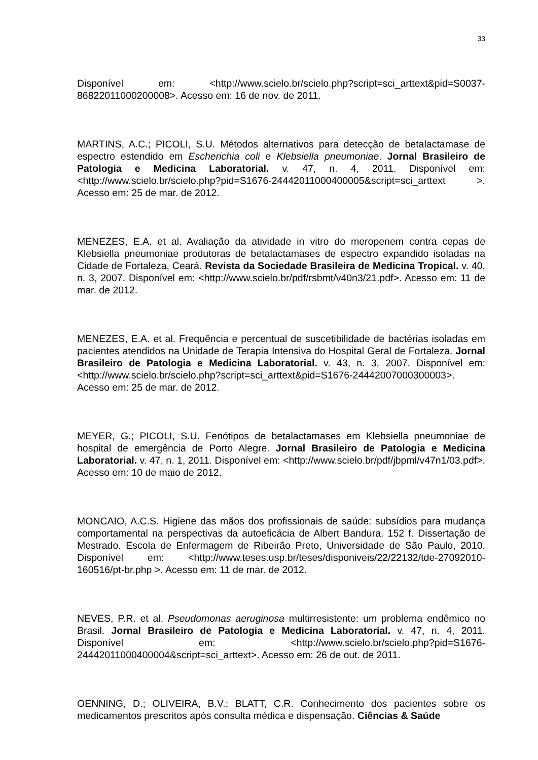33
Disponível em: <http://www.scielo.br/scielo.php?script=sci_arttext&pid=S0037-86822011000200008>. Acesso em: 16 de nov. de 2011.
MARTINS, A.C.; PICOLI, S.U. Métodos alternativos para detecção de betalactamase de espectro estendido em Escherichia coli e Klebsiella pneumoniae. Jornal Brasileiro de Patologia e Medicina Laboratorial. v. 47, n. 4, 2011. Disponível em: <http://www.scielo.br/scielo.php?pid=S1676-24442011000400005&script=sci_arttext >. Acesso em: 25 de mar. de 2012.
MENEZES, E.A. et al. Avaliação da atividade in vitro do meropenem contra cepas de Klebsiella pneumoniae produtoras de betalactamases de espectro expandido isoladas na Cidade de Fortaleza, Ceará. Revista da Sociedade Brasileira de Medicina Tropical. v. 40, n. 3, 2007. Disponível em: <http://www.scielo.br/pdf/rsbmt/v40n3/21.pdf>. Acesso em: 11 de mar. de 2012.
MENEZES, E.A. et al. Frequência e percentual de suscetibilidade de bactérias isoladas em pacientes atendidos na Unidade de Terapia Intensiva do Hospital Geral de Fortaleza. Jornal Brasileiro de Patologia e Medicina Laboratorial. v. 43, n. 3, 2007. Disponível em: <http://www.scielo.br/scielo.php?script=sci_arttext&pid=S1676-24442007000300003>. Acesso em: 25 de mar. de 2012.
MEYER, G.; PICOLI, S.U. Fenótipos de betalactamases em Klebsiella pneumoniae de hospital de emergência de Porto Alegre. Jornal Brasileiro de Patologia e Medicina Laboratorial. v. 47, n. 1, 2011. Disponível em: <http://www.scielo.br/pdf/jbpml/v47n1/03.pdf>. Acesso em: 10 de maio de 2012.
MONCAIO, A.C.S. Higiene das mãos dos profissionais de saúde: subsídios para mudança comportamental na perspectivas da autoeficácia de Albert Bandura. 152 f. Dissertação de Mestrado. Escola de Enfermagem de Ribeirão Preto, Universidade de São Paulo, 2010. Disponível em: <http://www.teses.usp.br/teses/disponiveis/22/22132/tde-27092010-160516/pt-br.php >. Acesso em: 11 de mar. de 2012.
NEVES, P.R. et al. Pseudomonas aeruginosa multirresistente: um problema endêmico no Brasil. Jornal Brasileiro de Patologia e Medicina Laboratorial. v. 47, n. 4, 2011. Disponível em: <http://www.scielo.br/scielo.php?pid=S1676-24442011000400004&script=sci_arttext>. Acesso em: 26 de out. de 2011.
OENNING, D.; OLIVEIRA, B.V.; BLATT, C.R. Conhecimento dos pacientes sobre os medicamentos prescritos após consulta médica e dispensação. Ciências & Saúde